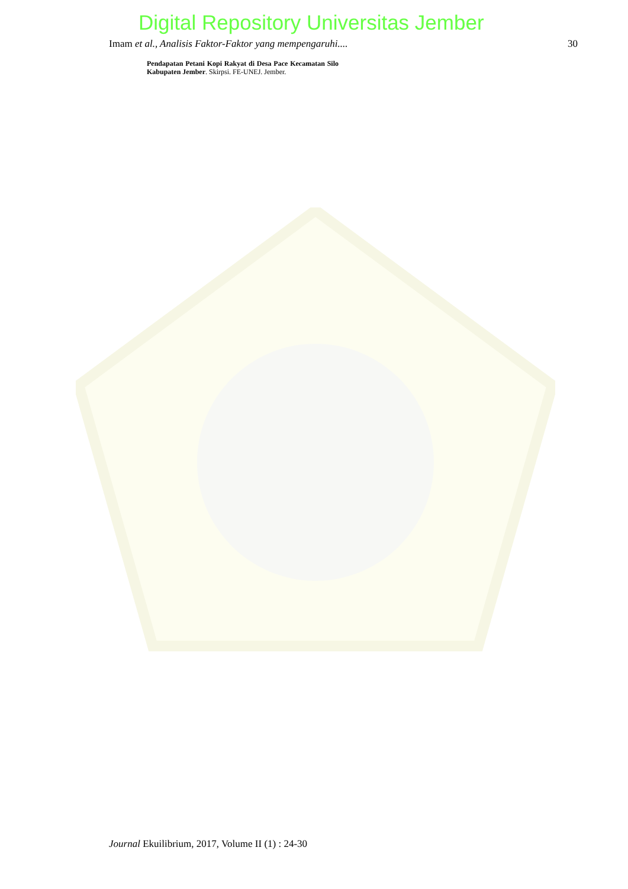Digital Repository Universitas Jember
Imam et al., Analisis Faktor-Faktor yang mempengaruhi.... 30
Pendapatan Petani Kopi Rakyat di Desa Pace Kecamatan Silo Kabupaten Jember. Skirpsi. FE-UNEJ. Jember.
Journal Ekuilibrium, 2017, Volume II (1) : 24-30